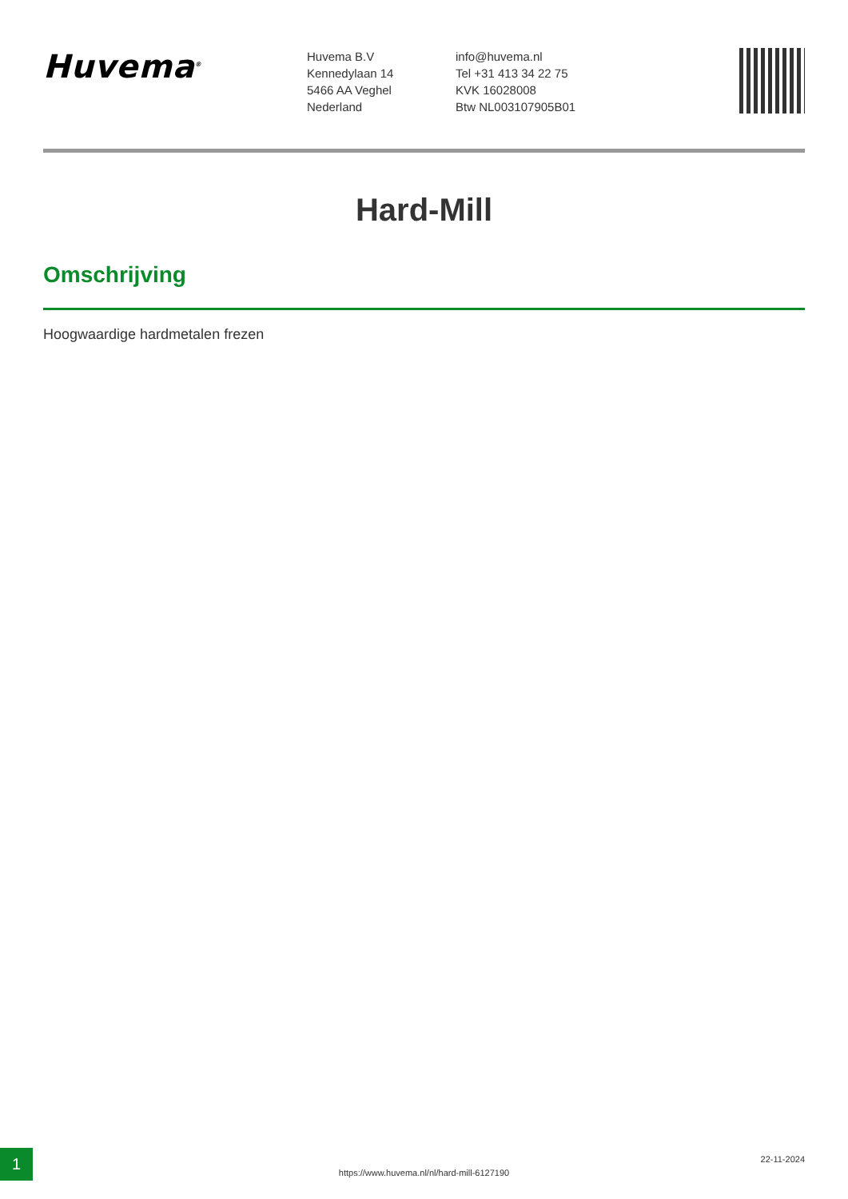Huvema<sup>®</sup>
Huvema B.V
Kennedylaan 14
5466 AA Veghel
Nederland
info@huvema.nl
Tel +31 413 34 22 75
KVK 16028008
Btw NL003107905B01
Hard-Mill
Omschrijving
Hoogwaardige hardmetalen frezen
1
https://www.huvema.nl/nl/hard-mill-6127190
22-11-2024